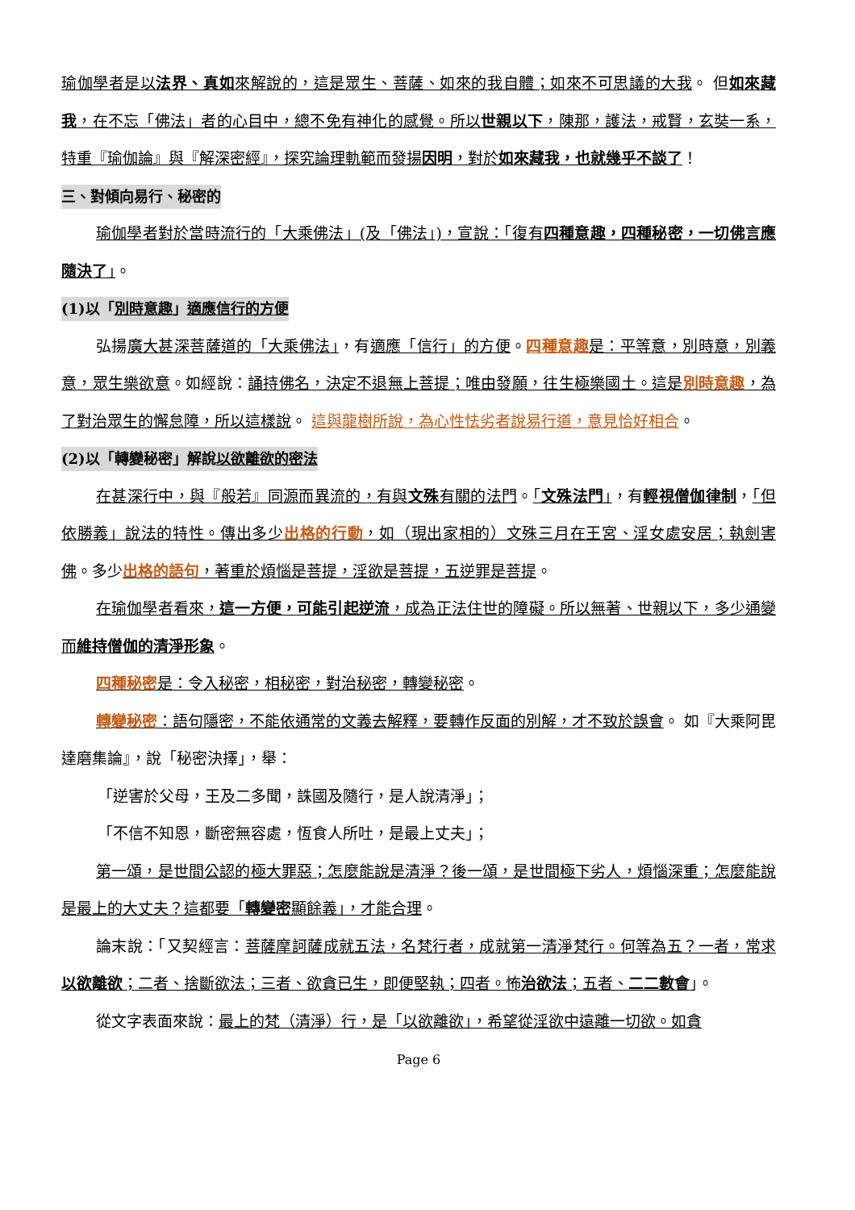瑜伽學者是以法界、真如來解說的，這是眾生、菩薩、如來的我自體；如來不可思議的大我。 但如來藏我，在不忘「佛法」者的心目中，總不免有神化的感覺。所以世親以下，陳那，護法，戒賢，玄奘一系，特重『瑜伽論』與『解深密經』，探究論理軌範而發揚因明，對於如來藏我，也就幾乎不談了！
三、對傾向易行、秘密的
瑜伽學者對於當時流行的「大乘佛法」(及「佛法」)，宣說：「復有四種意趣，四種秘密，一切佛言應隨決了」。
(1)以「別時意趣」適應信行的方便
弘揚廣大甚深菩薩道的「大乘佛法」，有適應「信行」的方便。四種意趣 是：平等意，別時意，別義意，眾生樂欲意。如經說：誦持佛名，決定不退無上菩提；唯由發願，往生極樂國土。這是別時意趣，為了對治眾生的懈怠障，所以這樣說。 這與龍樹所說，為心性怯劣者說易行道，意見恰好相合。
(2)以「轉變秘密」解說以欲離欲的密法
在甚深行中，與『般若』同源而異流的，有與文殊有關的法門。「文殊法門」，有輕視僧伽律制，「但依勝義」說法的特性。傳出多少出格的行動，如（現出家相的）文殊三月在王宮、淫女處安居；執劍害佛。多少出格的語句，著重於煩惱是菩提，淫欲是菩提，五逆罪是菩提。
在瑜伽學者看來，這一方便，可能引起逆流，成為正法住世的障礙。所以無著、世親以下，多少通變而維持僧伽的清淨形象。
四種秘密是：令入秘密，相秘密，對治秘密，轉變秘密。
轉變秘密：語句隱密，不能依通常的文義去解釋，要轉作反面的別解，才不致於誤會。 如『大乘阿毘達磨集論』，說「秘密決擇」，舉：
「逆害於父母，王及二多聞，誅國及隨行，是人說清淨」；
「不信不知恩，斷密無容處，恆食人所吐，是最上丈夫」；
第一頌，是世間公認的極大罪惡；怎麼能說是清淨？後一頌，是世間極下劣人，煩惱深重；怎麼能說是最上的大丈夫？這都要「轉變密顯餘義」，才能合理。
論末說：「又契經言：菩薩摩訶薩成就五法，名梵行者，成就第一清淨梵行。何等為五？一者，常求以欲離欲；二者、捨斷欲法；三者、欲貪已生，即便堅執；四者。怖治欲法；五者、二二數會」。
從文字表面來說：最上的梵（清淨）行，是「以欲離欲」，希望從淫欲中遠離一切欲。如貪
Page 6